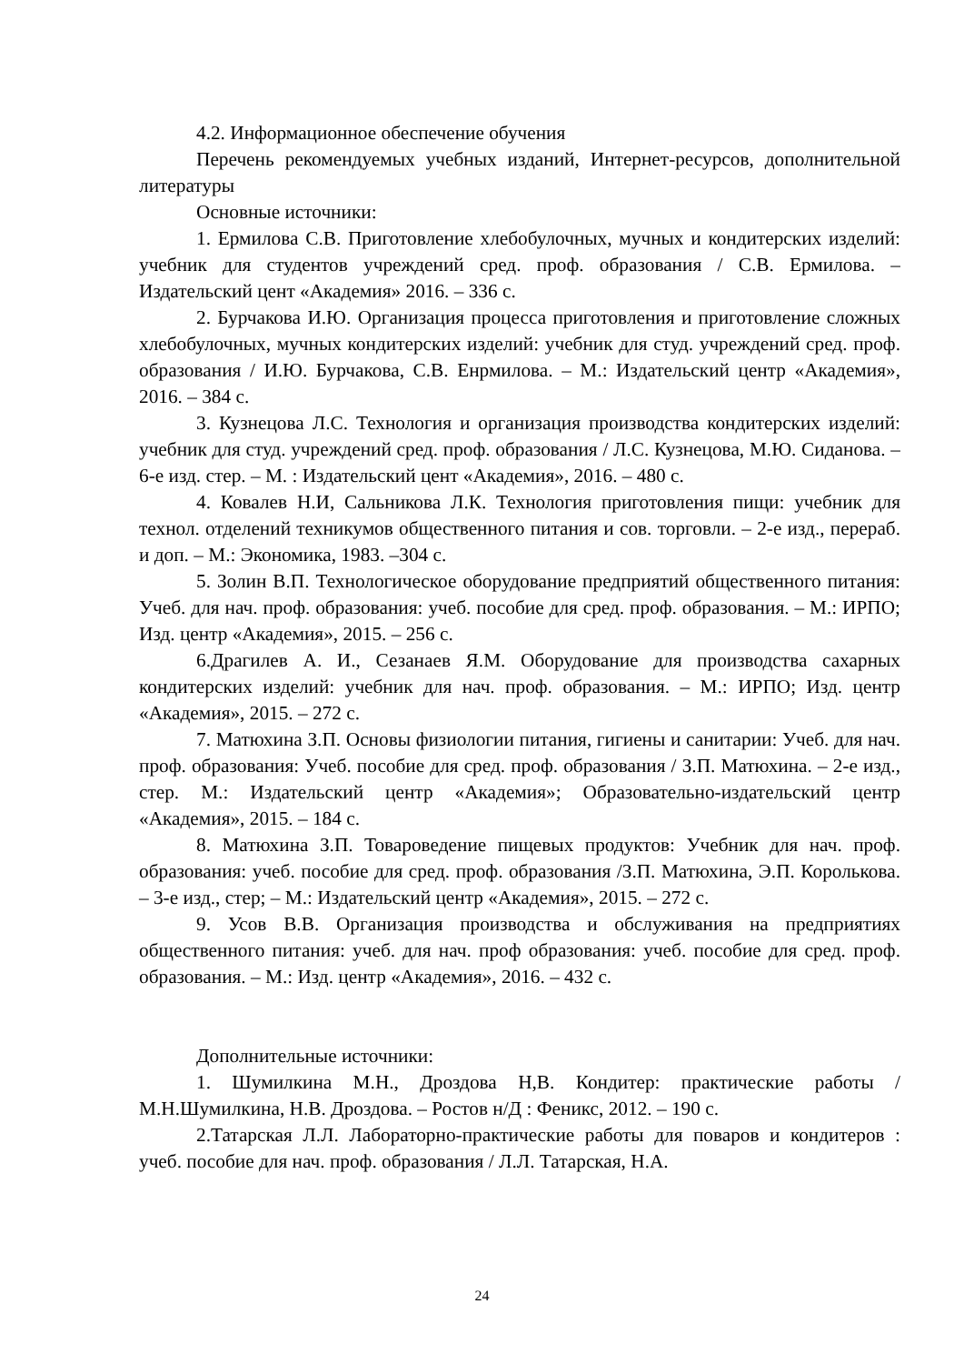4.2. Информационное обеспечение обучения
Перечень рекомендуемых учебных изданий, Интернет-ресурсов, дополнительной литературы
Основные источники:
1. Ермилова С.В. Приготовление хлебобулочных, мучных и кондитерских изделий: учебник для студентов учреждений сред. проф. образования / С.В. Ермилова. – Издательский цент «Академия» 2016. – 336 с.
2. Бурчакова И.Ю. Организация процесса приготовления и приготовление сложных хлебобулочных, мучных кондитерских изделий: учебник для студ. учреждений сред. проф. образования / И.Ю. Бурчакова, С.В. Енрмилова. – М.: Издательский центр «Академия», 2016. – 384 с.
3. Кузнецова Л.С. Технология и организация производства кондитерских изделий: учебник для студ. учреждений сред. проф. образования / Л.С. Кузнецова, М.Ю. Сиданова. – 6-е изд. стер. – М. : Издательский цент «Академия», 2016. – 480 с.
4. Ковалев Н.И, Сальникова Л.К. Технология приготовления пищи: учебник для технол. отделений техникумов общественного питания и сов. торговли. – 2-е изд., перераб. и доп. – М.: Экономика, 1983. –304 с.
5. Золин В.П. Технологическое оборудование предприятий общественного питания: Учеб. для нач. проф. образования: учеб. пособие для сред. проф. образования. – М.: ИРПО; Изд. центр «Академия», 2015. – 256 с.
6.Драгилев А. И., Сезанаев Я.М. Оборудование для производства сахарных кондитерских изделий: учебник для нач. проф. образования. – М.: ИРПО; Изд. центр «Академия», 2015. – 272 с.
7. Матюхина З.П. Основы физиологии питания, гигиены и санитарии: Учеб. для нач. проф. образования: Учеб. пособие для сред. проф. образования / З.П. Матюхина. – 2-е изд., стер. М.: Издательский центр «Академия»; Образовательно-издательский центр «Академия», 2015. – 184 с.
8. Матюхина З.П. Товароведение пищевых продуктов: Учебник для нач. проф. образования: учеб. пособие для сред. проф. образования /З.П. Матюхина, Э.П. Королькова. – 3-е изд., стер; – М.: Издательский центр «Академия», 2015. – 272 с.
9. Усов В.В. Организация производства и обслуживания на предприятиях общественного питания: учеб. для нач. проф образования: учеб. пособие для сред. проф. образования. – М.: Изд. центр «Академия», 2016. – 432 с.
Дополнительные источники:
1. Шумилкина М.Н., Дроздова Н,В. Кондитер: практические работы / М.Н.Шумилкина, Н.В. Дроздова. – Ростов н/Д : Феникс, 2012. – 190 с.
2.Татарская Л.Л. Лабораторно-практические работы для поваров и кондитеров : учеб. пособие для нач. проф. образования / Л.Л. Татарская, Н.А.
24